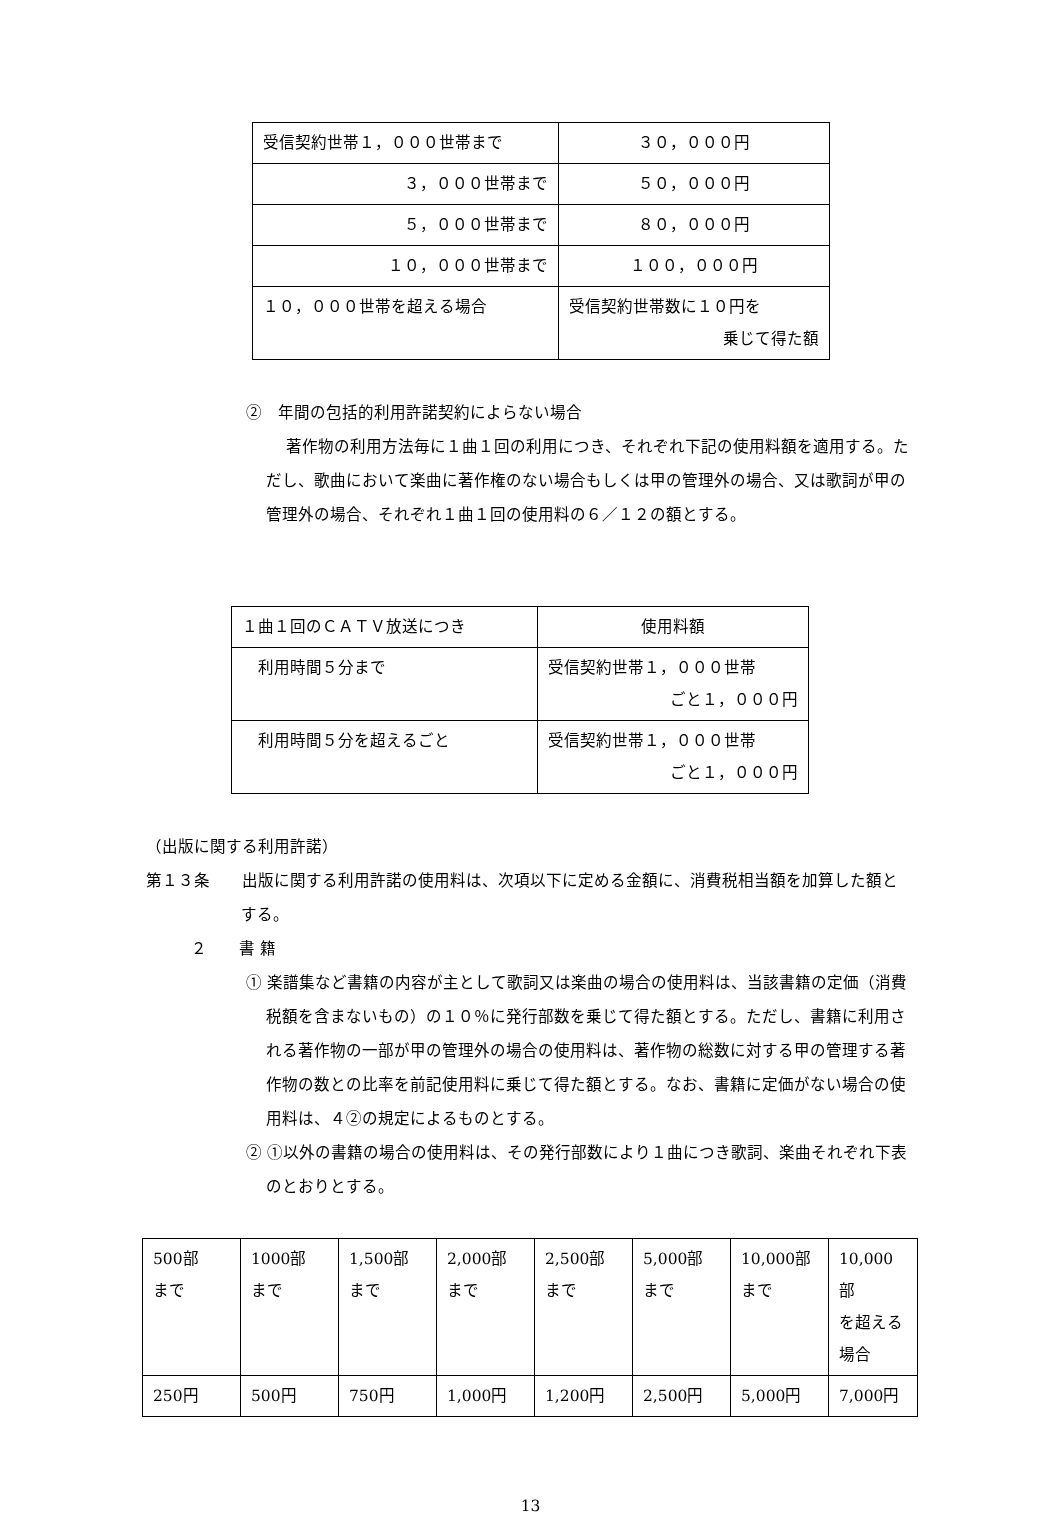| 受信契約世帯１，０００世帯まで | ３０，０００円 |
| ３，０００世帯まで | ５０，０００円 |
| ５，０００世帯まで | ８０，０００円 |
| １０，０００世帯まで | １００，０００円 |
| １０，０００世帯を超える場合 | 受信契約世帯数に１０円を 乗じて得た額 |
②　年間の包括的利用許諾契約によらない場合
著作物の利用方法毎に１曲１回の利用につき、それぞれ下記の使用料額を適用する。ただし、歌曲において楽曲に著作権のない場合もしくは甲の管理外の場合、又は歌詞が甲の管理外の場合、それぞれ１曲１回の使用料の６／１２の額とする。
| １曲１回のＣＡＴＶ放送につき | 使用料額 |
| 利用時間５分まで | 受信契約世帯１，０００世帯 ごと１，０００円 |
| 利用時間５分を超えるごと | 受信契約世帯１，０００世帯 ごと１，０００円 |
（出版に関する利用許諾）
第１３条　　出版に関する利用許諾の使用料は、次項以下に定める金額に、消費税相当額を加算した額とする。
２　　書 籍
① 楽譜集など書籍の内容が主として歌詞又は楽曲の場合の使用料は、当該書籍の定価（消費税額を含まないもの）の１０％に発行部数を乗じて得た額とする。ただし、書籍に利用される著作物の一部が甲の管理外の場合の使用料は、著作物の総数に対する甲の管理する著作物の数との比率を前記使用料に乗じて得た額とする。なお、書籍に定価がない場合の使用料は、４②の規定によるものとする。
② ①以外の書籍の場合の使用料は、その発行部数により１曲につき歌詞、楽曲それぞれ下表のとおりとする。
| 500部 まで | 1000部 まで | 1,500部 まで | 2,000部 まで | 2,500部 まで | 5,000部 まで | 10,000部 まで | 10,000部 を超える 場合 |
| 250円 | 500円 | 750円 | 1,000円 | 1,200円 | 2,500円 | 5,000円 | 7,000円 |
13